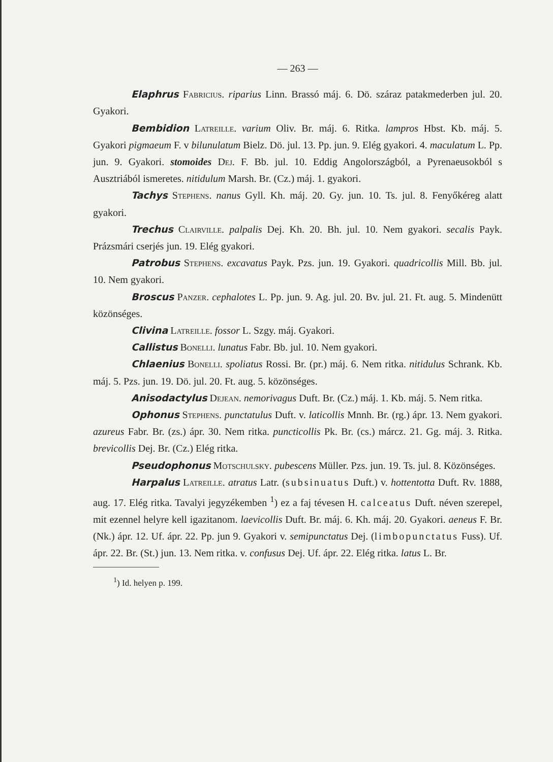— 263 —
Elaphrus Fabricius. riparius Linn. Brassó máj. 6. Dö. száraz patakmederben jul. 20. Gyakori.
Bembidion Latreille. varium Oliv. Br. máj. 6. Ritka. lampros Hbst. Kb. máj. 5. Gyakori pigmaeum F. v bilunulatum Bielz. Dö. jul. 13. Pp. jun. 9. Elég gyakori. 4. maculatum L. Pp. jun. 9. Gyakori. stomoides Dej. F. Bb. jul. 10. Eddig Angolországból, a Pyrenaeusokból s Ausztriából ismeretes. nitidulum Marsh. Br. (Cz.) máj. 1. gyakori.
Tachys Stephens. nanus Gyll. Kh. máj. 20. Gy. jun. 10. Ts. jul. 8. Fenyőkéreg alatt gyakori.
Trechus Clairville. palpalis Dej. Kh. 20. Bh. jul. 10. Nem gyakori. secalis Payk. Prázsmári cserjés jun. 19. Elég gyakori.
Patrobus Stephens. excavatus Payk. Pzs. jun. 19. Gyakori. quadricollis Mill. Bb. jul. 10. Nem gyakori.
Broscus Panzer. cephalotes L. Pp. jun. 9. Ag. jul. 20. Bv. jul. 21. Ft. aug. 5. Mindenütt közönséges.
Clivina Latreille. fossor L. Szgy. máj. Gyakori.
Callistus Bonelli. lunatus Fabr. Bb. jul. 10. Nem gyakori.
Chlaenius Bonelli. spoliatus Rossi. Br. (pr.) máj. 6. Nem ritka. nitidulus Schrank. Kb. máj. 5. Pzs. jun. 19. Dö. jul. 20. Ft. aug. 5. közönséges.
Anisodactylus Dejean. nemorivagus Duft. Br. (Cz.) máj. 1. Kb. máj. 5. Nem ritka.
Ophonus Stephens. punctatulus Duft. v. laticollis Mnnh. Br. (rg.) ápr. 13. Nem gyakori. azureus Fabr. Br. (zs.) ápr. 30. Nem ritka. puncticollis Pk. Br. (cs.) márcz. 21. Gg. máj. 3. Ritka. brevicollis Dej. Br. (Cz.) Elég ritka.
Pseudophonus Motschulsky. pubescens Müller. Pzs. jun. 19. Ts. jul. 8. Közönséges.
Harpalus Latreille. atratus Latr. (subsinuatus Duft.) v. hottentotta Duft. Rv. 1888, aug. 17. Elég ritka. Tavalyi jegyzékemben <sup>1</sup>) ez a faj tévesen H. calceatus Duft. néven szerepel, mit ezennel helyre kell igazitanom. laevicollis Duft. Br. máj. 6. Kh. máj. 20. Gyakori. aeneus F. Br. (Nk.) ápr. 12. Uf. ápr. 22. Pp. jun 9. Gyakori v. semipunctatus Dej. (limbopunctatus Fuss). Uf. ápr. 22. Br. (St.) jun. 13. Nem ritka. v. confusus Dej. Uf. ápr. 22. Elég ritka. latus L. Br.
<sup>1</sup>) Id. helyen p. 199.